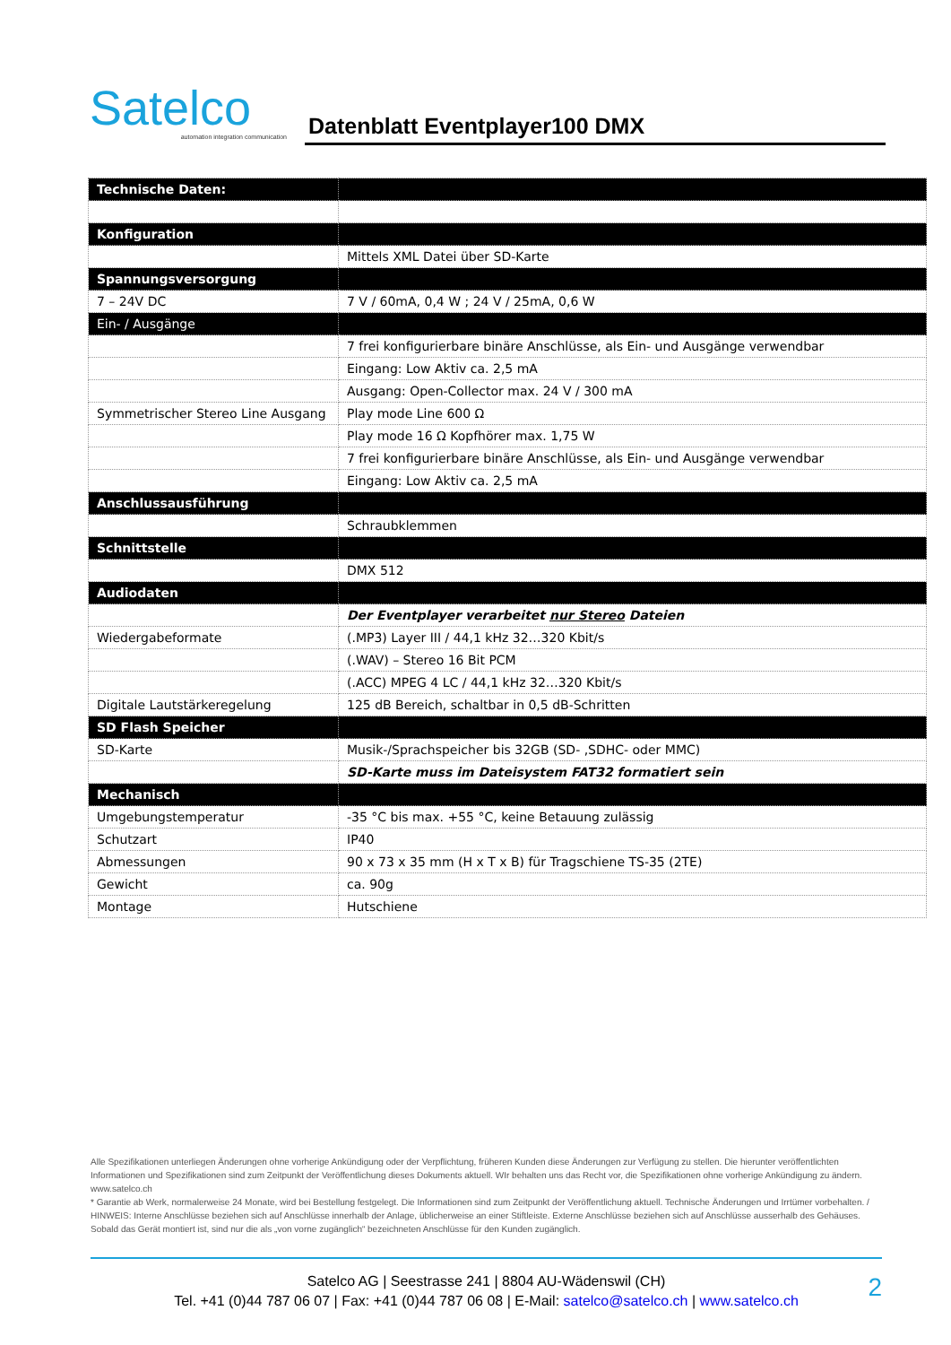Satelco
automation integration communication
Datenblatt Eventplayer100 DMX
| Technische Daten: | |
| --- | --- |
| Konfiguration | |
| | Mittels XML Datei über SD-Karte |
| Spannungsversorgung | |
| 7 – 24V DC | 7 V / 60mA, 0,4 W ; 24 V / 25mA, 0,6 W |
| Ein- / Ausgänge | |
| | 7 frei konfigurierbare binäre Anschlüsse, als Ein- und Ausgänge verwendbar |
| | Eingang: Low Aktiv ca. 2,5 mA |
| | Ausgang: Open-Collector max. 24 V / 300 mA |
| Symmetrischer Stereo Line Ausgang | Play mode Line 600 Ω |
| | Play mode 16 Ω Kopfhörer max. 1,75 W |
| | 7 frei konfigurierbare binäre Anschlüsse, als Ein- und Ausgänge verwendbar |
| | Eingang: Low Aktiv ca. 2,5 mA |
| Anschlussausführung | |
| | Schraubklemmen |
| Schnittstelle | |
| | DMX 512 |
| Audiodaten | |
| | Der Eventplayer verarbeitet nur Stereo Dateien |
| Wiedergabeformate | (.MP3) Layer III / 44,1 kHz 32…320 Kbit/s |
| | (.WAV) – Stereo 16 Bit PCM |
| | (.ACC) MPEG 4 LC / 44,1 kHz 32…320 Kbit/s |
| Digitale Lautstärkeregelung | 125 dB Bereich, schaltbar in 0,5 dB-Schritten |
| SD Flash Speicher | |
| SD-Karte | Musik-/Sprachspeicher bis 32GB (SD- ,SDHC- oder MMC) |
| | SD-Karte muss im Dateisystem FAT32 formatiert sein |
| Mechanisch | |
| Umgebungstemperatur | -35 °C bis max. +55 °C, keine Betauung zulässig |
| Schutzart | IP40 |
| Abmessungen | 90 x 73 x 35 mm (H x T x B) für Tragschiene TS-35 (2TE) |
| Gewicht | ca. 90g |
| Montage | Hutschiene |
Alle Spezifikationen unterliegen Änderungen ohne vorherige Ankündigung oder der Verpflichtung, früheren Kunden diese Änderungen zur Verfügung zu stellen. Die hierunter veröffentlichten Informationen und Spezifikationen sind zum Zeitpunkt der Veröffentlichung dieses Dokuments aktuell. WIr behalten uns das Recht vor, die Spezifikationen ohne vorherige Ankündigung zu ändern. www.satelco.ch
* Garantie ab Werk, normalerweise 24 Monate, wird bei Bestellung festgelegt. Die Informationen sind zum Zeitpunkt der Veröffentlichung aktuell. Technische Änderungen und Irrtümer vorbehalten. / HINWEIS: Interne Anschlüsse beziehen sich auf Anschlüsse innerhalb der Anlage, üblicherweise an einer Stiftleiste. Externe Anschlüsse beziehen sich auf Anschlüsse ausserhalb des Gehäuses. Sobald das Gerät montiert ist, sind nur die als „von vorne zugänglich“ bezeichneten Anschlüsse für den Kunden zugänglich.
Satelco AG | Seestrasse 241 | 8804 AU-Wädenswil (CH)
Tel. +41 (0)44 787 06 07 | Fax: +41 (0)44 787 06 08 | E-Mail: satelco@satelco.ch | www.satelco.ch
2